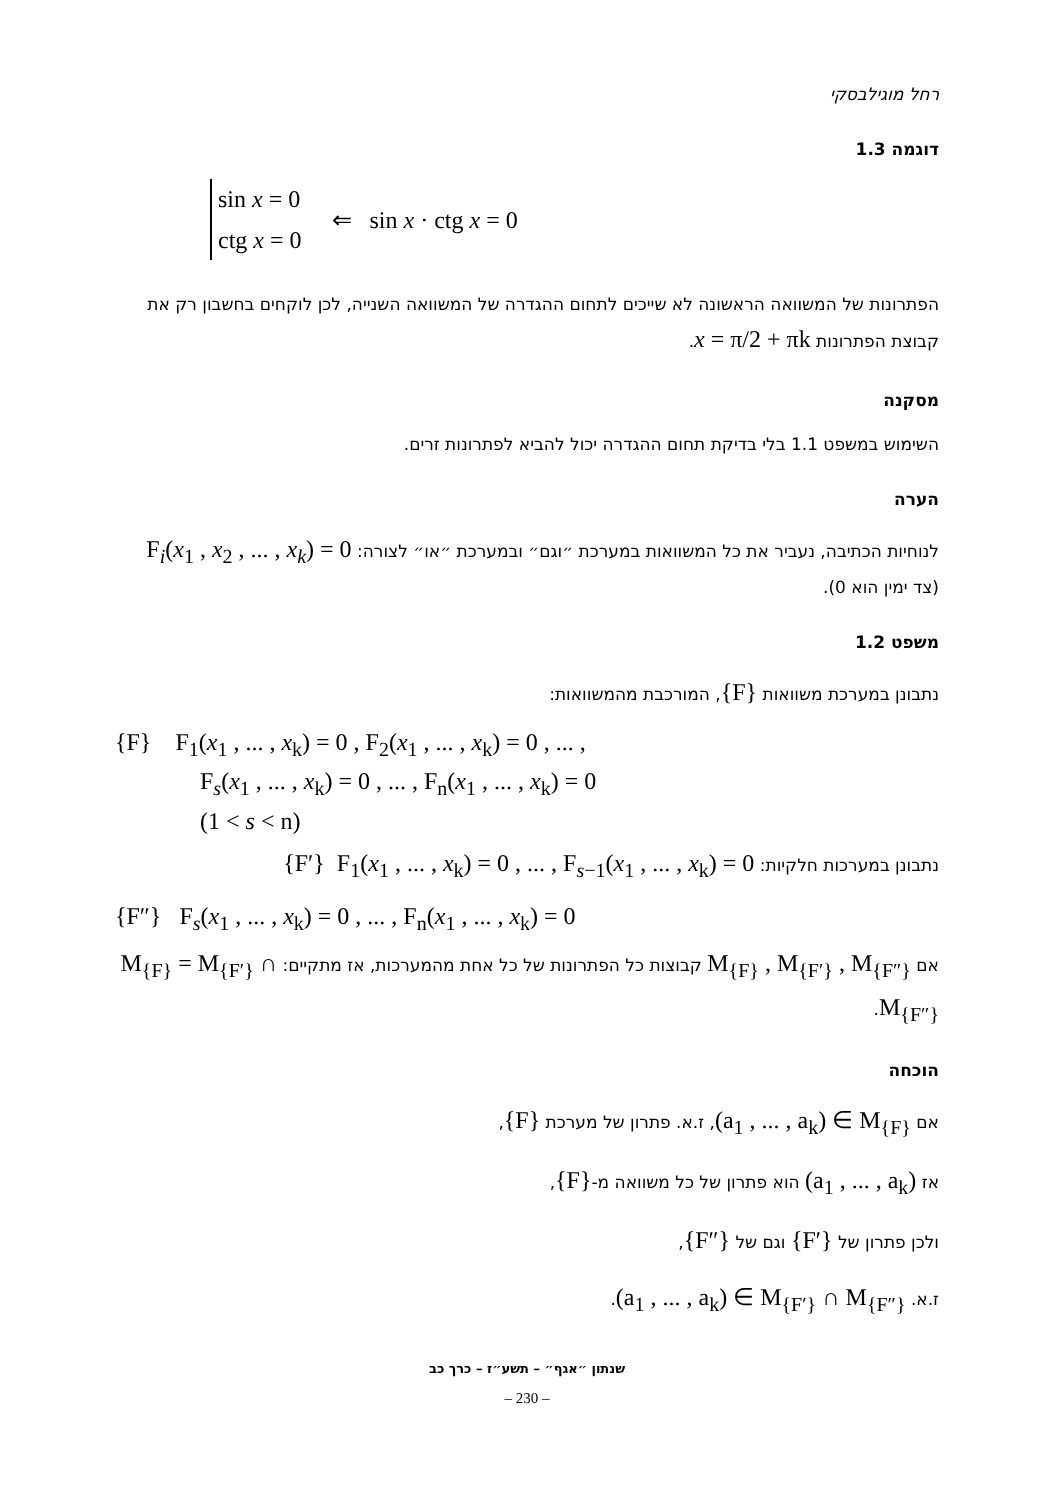רחל מוגילבסקי
דוגמה 1.3
sin x = 0
ctg x = 0
⇐ sin x · ctg x = 0
הפתרונות של המשוואה הראשונה לא שייכים לתחום ההגדרה של המשוואה השנייה, לכן לוקחים בחשבון רק את קבוצת הפתרונות x = π/2 + πk.
מסקנה
השימוש במשפט 1.1 בלי בדיקת תחום ההגדרה יכול להביא לפתרונות זרים.
הערה
לנוחיות הכתיבה, נעביר את כל המשוואות במערכת ״וגם״ ובמערכת ״או״ לצורה: F<sub>i</sub>(x<sub>1</sub> , x<sub>2</sub> , ... , x<sub>k</sub>) = 0 (צד ימין הוא 0).
משפט 1.2
נתבונן במערכת משוואות {F}, המורכבת מהמשוואות:
{F} F<sub>1</sub>(x<sub>1</sub> , ... , x<sub>k</sub>) = 0 , F<sub>2</sub>(x<sub>1</sub> , ... , x<sub>k</sub>) = 0 , ... ,
F<sub>s</sub>(x<sub>1</sub> , ... , x<sub>k</sub>) = 0 , ... , F<sub>n</sub>(x<sub>1</sub> , ... , x<sub>k</sub>) = 0
(1 < s < n)
נתבונן במערכות חלקיות: {F′} F<sub>1</sub>(x<sub>1</sub> , ... , x<sub>k</sub>) = 0 , ... , F<sub>s−1</sub>(x<sub>1</sub> , ... , x<sub>k</sub>) = 0
{F″} F<sub>s</sub>(x<sub>1</sub> , ... , x<sub>k</sub>) = 0 , ... , F<sub>n</sub>(x<sub>1</sub> , ... , x<sub>k</sub>) = 0
אם M<sub>{F}</sub> , M<sub>{F′}</sub> , M<sub>{F″}</sub> קבוצות כל הפתרונות של כל אחת מהמערכות, אז מתקיים: M<sub>{F}</sub> = M<sub>{F′}</sub> ∩ M<sub>{F″}</sub>.
הוכחה
אם (a<sub>1</sub> , ... , a<sub>k</sub>) ∈ M<sub>{F}</sub>, ז.א. פתרון של מערכת {F},
אז (a<sub>1</sub> , ... , a<sub>k</sub>) הוא פתרון של כל משוואה מ-{F},
ולכן פתרון של {F′} וגם של {F″},
ז.א. (a<sub>1</sub> , ... , a<sub>k</sub>) ∈ M<sub>{F′}</sub> ∩ M<sub>{F″}</sub>.
שנתון ״אגף״ – תשע״ז – כרך כב
– 230 –